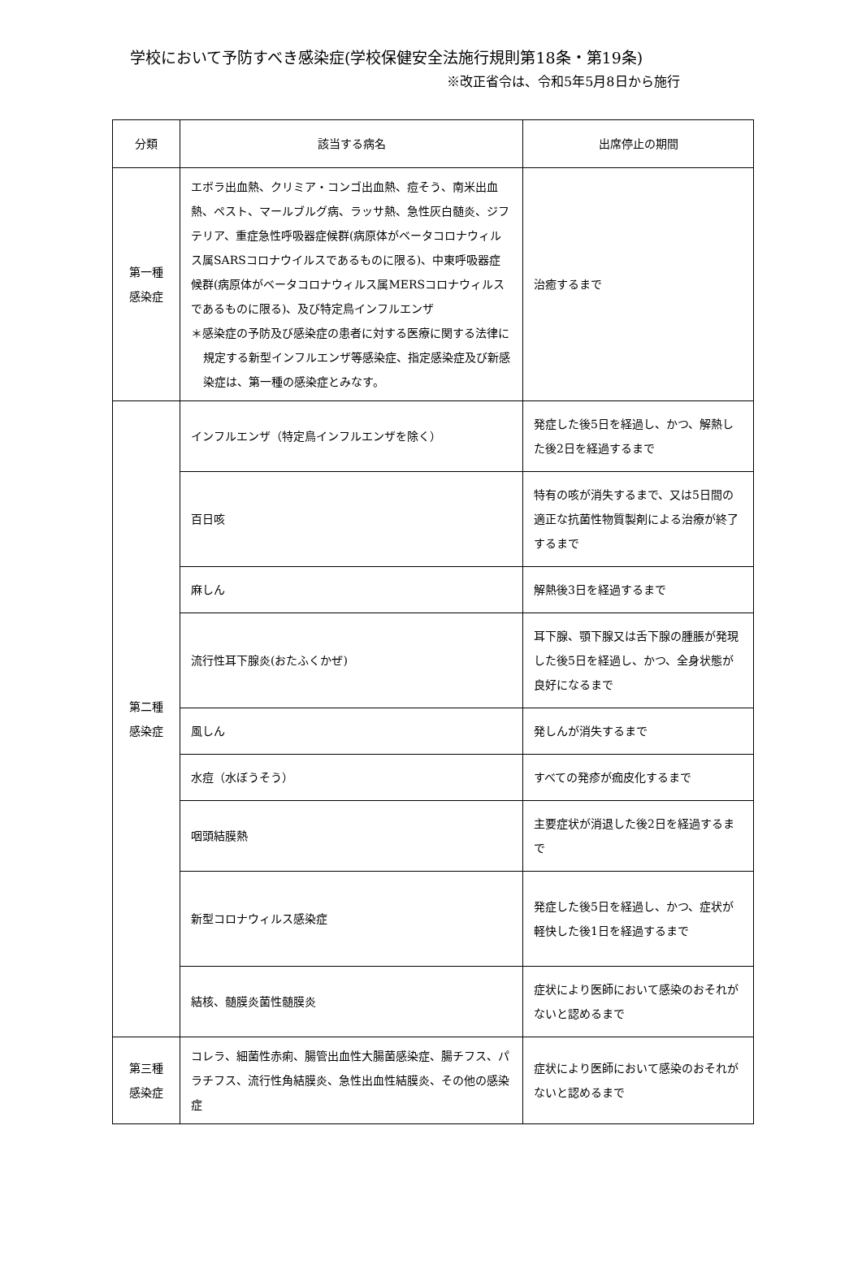学校において予防すべき感染症(学校保健安全法施行規則第18条・第19条)
※改正省令は、令和5年5月8日から施行
| 分類 | 該当する病名 | 出席停止の期間 |
| --- | --- | --- |
| 第一種 感染症 | エボラ出血熱、クリミア・コンゴ出血熱、痘そう、南米出血熱、ペスト、マールブルグ病、ラッサ熱、急性灰白髄炎、ジフテリア、重症急性呼吸器症候群(病原体がベータコロナウィルス属SARSコロナウイルスであるものに限る)、中東呼吸器症候群(病原体がベータコロナウィルス属MERSコロナウィルスであるものに限る)、及び特定鳥インフルエンザ ＊感染症の予防及び感染症の患者に対する医療に関する法律に規定する新型インフルエンザ等感染症、指定感染症及び新感染症は、第一種の感染症とみなす。 | 治癒するまで |
| 第二種 感染症 | インフルエンザ（特定鳥インフルエンザを除く） | 発症した後5日を経過し、かつ、解熱した後2日を経過するまで |
| | 百日咳 | 特有の咳が消失するまで、又は5日間の適正な抗菌性物質製剤による治療が終了するまで |
| | 麻しん | 解熱後3日を経過するまで |
| | 流行性耳下腺炎(おたふくかぜ) | 耳下腺、顎下腺又は舌下腺の腫脹が発現した後5日を経過し、かつ、全身状態が良好になるまで |
| | 風しん | 発しんが消失するまで |
| | 水痘（水ぼうそう） | すべての発疹が痂皮化するまで |
| | 咽頭結膜熱 | 主要症状が消退した後2日を経過するまで |
| | 新型コロナウィルス感染症 | 発症した後5日を経過し、かつ、症状が軽快した後1日を経過するまで |
| | 結核、髄膜炎菌性髄膜炎 | 症状により医師において感染のおそれがないと認めるまで |
| 第三種 感染症 | コレラ、細菌性赤痢、腸管出血性大腸菌感染症、腸チフス、パラチフス、流行性角結膜炎、急性出血性結膜炎、その他の感染症 | 症状により医師において感染のおそれがないと認めるまで |